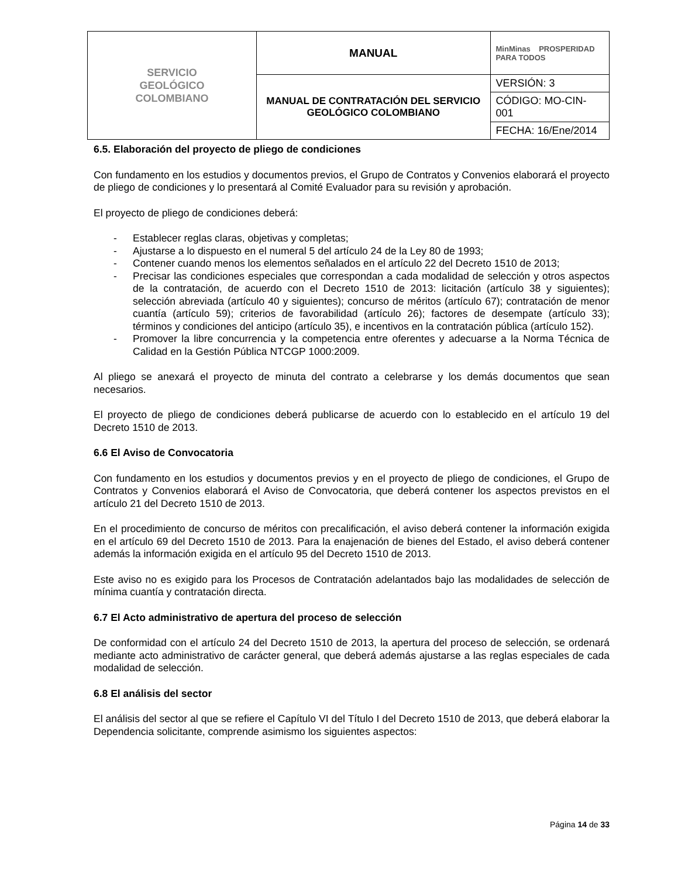| SERVICIO GEOLÓGICO COLOMBIANO | MANUAL | MinMinas PROSPERIDAD PARA TODOS |
| | MANUAL DE CONTRATACIÓN DEL SERVICIO GEOLÓGICO COLOMBIANO | VERSIÓN: 3 |
| | | CÓDIGO: MO-CIN-001 |
| | | FECHA: 16/Ene/2014 |
6.5. Elaboración del proyecto de pliego de condiciones
Con fundamento en los estudios y documentos previos, el Grupo de Contratos y Convenios elaborará el proyecto de pliego de condiciones y lo presentará al Comité Evaluador para su revisión y aprobación.
El proyecto de pliego de condiciones deberá:
- Establecer reglas claras, objetivas y completas;
- Ajustarse a lo dispuesto en el numeral 5 del artículo 24 de la Ley 80 de 1993;
- Contener cuando menos los elementos señalados en el artículo 22 del Decreto 1510 de 2013;
- Precisar las condiciones especiales que correspondan a cada modalidad de selección y otros aspectos de la contratación, de acuerdo con el Decreto 1510 de 2013: licitación (artículo 38 y siguientes); selección abreviada (artículo 40 y siguientes); concurso de méritos (artículo 67); contratación de menor cuantía (artículo 59); criterios de favorabilidad (artículo 26); factores de desempate (artículo 33); términos y condiciones del anticipo (artículo 35), e incentivos en la contratación pública (artículo 152).
- Promover la libre concurrencia y la competencia entre oferentes y adecuarse a la Norma Técnica de Calidad en la Gestión Pública NTCGP 1000:2009.
Al pliego se anexará el proyecto de minuta del contrato a celebrarse y los demás documentos que sean necesarios.
El proyecto de pliego de condiciones deberá publicarse de acuerdo con lo establecido en el artículo 19 del Decreto 1510 de 2013.
6.6 El Aviso de Convocatoria
Con fundamento en los estudios y documentos previos y en el proyecto de pliego de condiciones, el Grupo de Contratos y Convenios elaborará el Aviso de Convocatoria, que deberá contener los aspectos previstos en el artículo 21 del Decreto 1510 de 2013.
En el procedimiento de concurso de méritos con precalificación, el aviso deberá contener la información exigida en el artículo 69 del Decreto 1510 de 2013. Para la enajenación de bienes del Estado, el aviso deberá contener además la información exigida en el artículo 95 del Decreto 1510 de 2013.
Este aviso no es exigido para los Procesos de Contratación adelantados bajo las modalidades de selección de mínima cuantía y contratación directa.
6.7 El Acto administrativo de apertura del proceso de selección
De conformidad con el artículo 24 del Decreto 1510 de 2013, la apertura del proceso de selección, se ordenará mediante acto administrativo de carácter general, que deberá además ajustarse a las reglas especiales de cada modalidad de selección.
6.8 El análisis del sector
El análisis del sector al que se refiere el Capítulo VI del Título I del Decreto 1510 de 2013, que deberá elaborar la Dependencia solicitante, comprende asimismo los siguientes aspectos:
Página 14 de 33